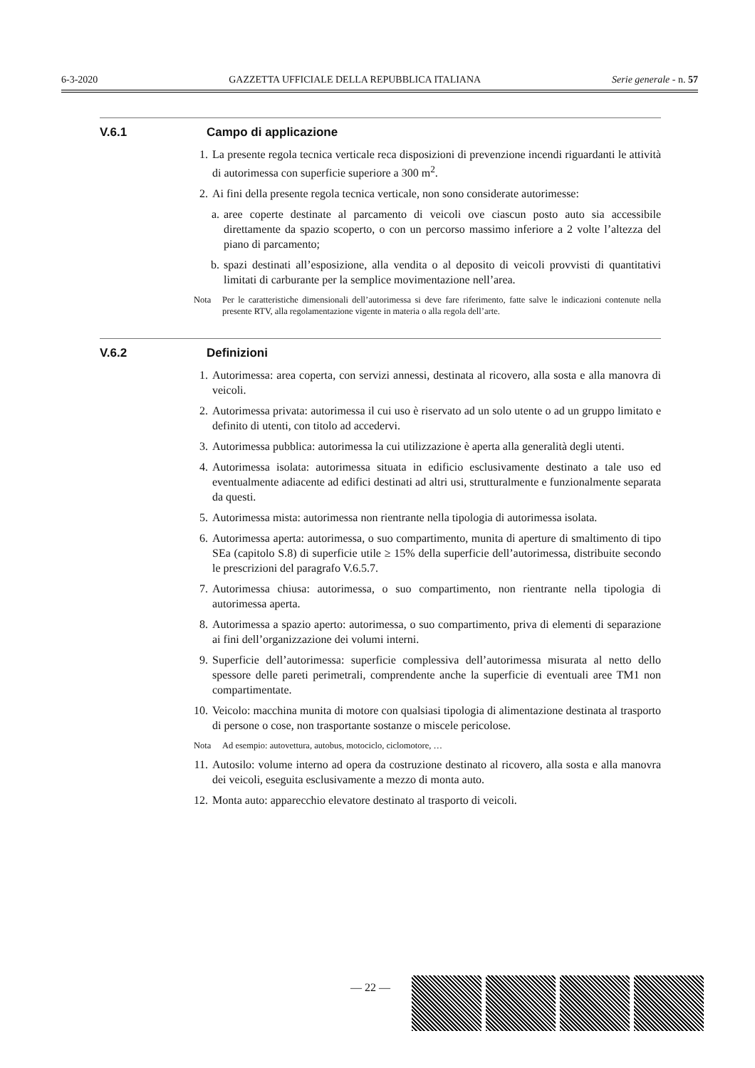6-3-2020 GAZZETTA UFFICIALE DELLA REPUBBLICA ITALIANA Serie generale - n. 57
V.6.1 Campo di applicazione
1. La presente regola tecnica verticale reca disposizioni di prevenzione incendi riguardanti le attività di autorimessa con superficie superiore a 300 m<sup>2</sup>.
2. Ai fini della presente regola tecnica verticale, non sono considerate autorimesse:
a. aree coperte destinate al parcamento di veicoli ove ciascun posto auto sia accessibile direttamente da spazio scoperto, o con un percorso massimo inferiore a 2 volte l’altezza del piano di parcamento;
b. spazi destinati all’esposizione, alla vendita o al deposito di veicoli provvisti di quantitativi limitati di carburante per la semplice movimentazione nell’area.
Nota Per le caratteristiche dimensionali dell’autorimessa si deve fare riferimento, fatte salve le indicazioni contenute nella presente RTV, alla regolamentazione vigente in materia o alla regola dell’arte.
V.6.2 Definizioni
1. Autorimessa: area coperta, con servizi annessi, destinata al ricovero, alla sosta e alla manovra di veicoli.
2. Autorimessa privata: autorimessa il cui uso è riservato ad un solo utente o ad un gruppo limitato e definito di utenti, con titolo ad accedervi.
3. Autorimessa pubblica: autorimessa la cui utilizzazione è aperta alla generalità degli utenti.
4. Autorimessa isolata: autorimessa situata in edificio esclusivamente destinato a tale uso ed eventualmente adiacente ad edifici destinati ad altri usi, strutturalmente e funzionalmente separata da questi.
5. Autorimessa mista: autorimessa non rientrante nella tipologia di autorimessa isolata.
6. Autorimessa aperta: autorimessa, o suo compartimento, munita di aperture di smaltimento di tipo SEa (capitolo S.8) di superficie utile ≥ 15% della superficie dell’autorimessa, distribuite secondo le prescrizioni del paragrafo V.6.5.7.
7. Autorimessa chiusa: autorimessa, o suo compartimento, non rientrante nella tipologia di autorimessa aperta.
8. Autorimessa a spazio aperto: autorimessa, o suo compartimento, priva di elementi di separazione ai fini dell’organizzazione dei volumi interni.
9. Superficie dell’autorimessa: superficie complessiva dell’autorimessa misurata al netto dello spessore delle pareti perimetrali, comprendente anche la superficie di eventuali aree TM1 non compartimentate.
10. Veicolo: macchina munita di motore con qualsiasi tipologia di alimentazione destinata al trasporto di persone o cose, non trasportante sostanze o miscele pericolose.
Nota Ad esempio: autovettura, autobus, motociclo, ciclomotore, …
11. Autosilo: volume interno ad opera da costruzione destinato al ricovero, alla sosta e alla manovra dei veicoli, eseguita esclusivamente a mezzo di monta auto.
12. Monta auto: apparecchio elevatore destinato al trasporto di veicoli.
— 22 —